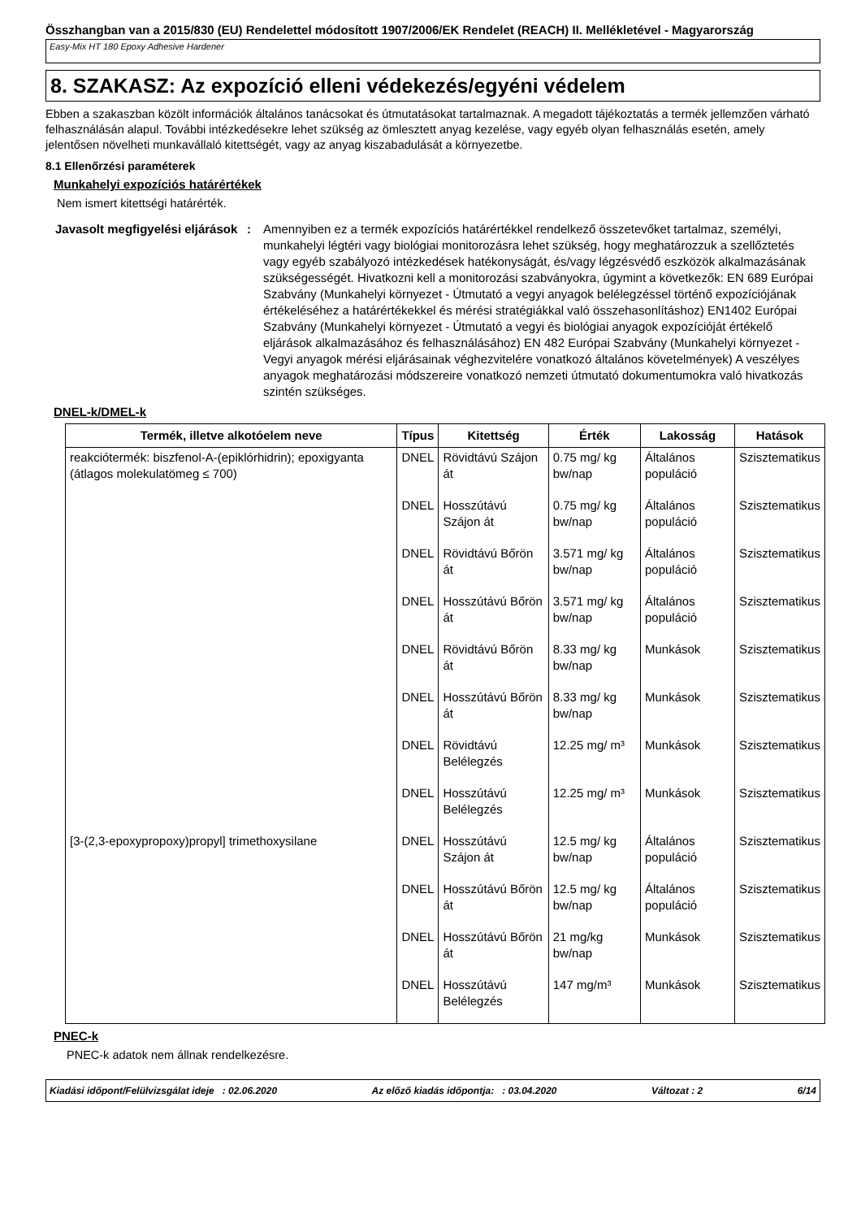Összhangban van a 2015/830 (EU) Rendelettel módosított 1907/2006/EK Rendelet (REACH) II. Mellékletével - Magyarország
Easy-Mix HT 180 Epoxy Adhesive Hardener
8. SZAKASZ: Az expozíció elleni védekezés/egyéni védelem
Ebben a szakaszban közölt információk általános tanácsokat és útmutatásokat tartalmaznak. A megadott tájékoztatás a termék jellemzően várható felhasználásán alapul. További intézkedésekre lehet szükség az ömlesztett anyag kezelése, vagy egyéb olyan felhasználás esetén, amely jelentősen növelheti munkavállaló kitettségét, vagy az anyag kiszabadulását a környezetbe.
8.1 Ellenőrzési paraméterek
Munkahelyi expozíciós határértékek
Nem ismert kitettségi határérték.
Javasolt megfigyelési eljárások
: Amennyiben ez a termék expozíciós határértékkel rendelkező összetevőket tartalmaz, személyi, munkahelyi légtéri vagy biológiai monitorozásra lehet szükség, hogy meghatározzuk a szellőztetés vagy egyéb szabályozó intézkedések hatékonyságát, és/vagy légzésvédő eszközök alkalmazásának szükségességét. Hivatkozni kell a monitorozási szabványokra, úgymint a következők: EN 689 Európai Szabvány (Munkahelyi környezet - Útmutató a vegyi anyagok belélegzéssel történő expozíciójának értékeléséhez a határértékekkel és mérési stratégiákkal való összehasonlításhoz) EN1402 Európai Szabvány (Munkahelyi környezet - Útmutató a vegyi és biológiai anyagok expozícióját értékelő eljárások alkalmazásához és felhasználásához) EN 482 Európai Szabvány (Munkahelyi környezet - Vegyi anyagok mérési eljárásainak véghezvitelére vonatkozó általános követelmények) A veszélyes anyagok meghatározási módszereire vonatkozó nemzeti útmutató dokumentumokra való hivatkozás szintén szükséges.
DNEL-k/DMEL-k
| Termék, illetve alkotóelem neve | Típus | Kitettség | Érték | Lakosság | Hatások |
| --- | --- | --- | --- | --- | --- |
| reakciótermék: biszfenol-A-(epiklórhidrin); epoxigyanta (átlagos molekulatömeg ≤ 700) | DNEL | Rövidtávú Szájon át | 0.75 mg/ kg bw/nap | Általános populáció | Szisztematikus |
| | DNEL | Hosszútávú Szájon át | 0.75 mg/ kg bw/nap | Általános populáció | Szisztematikus |
| | DNEL | Rövidtávú Bőrön át | 3.571 mg/ kg bw/nap | Általános populáció | Szisztematikus |
| | DNEL | Hosszútávú Bőrön át | 3.571 mg/ kg bw/nap | Általános populáció | Szisztematikus |
| | DNEL | Rövidtávú Bőrön át | 8.33 mg/ kg bw/nap | Munkások | Szisztematikus |
| | DNEL | Hosszútávú Bőrön át | 8.33 mg/ kg bw/nap | Munkások | Szisztematikus |
| | DNEL | Rövidtávú Belélegzés | 12.25 mg/ m³ | Munkások | Szisztematikus |
| | DNEL | Hosszútávú Belélegzés | 12.25 mg/ m³ | Munkások | Szisztematikus |
| [3-(2,3-epoxypropoxy)propyl] trimethoxysilane | DNEL | Hosszútávú Szájon át | 12.5 mg/ kg bw/nap | Általános populáció | Szisztematikus |
| | DNEL | Hosszútávú Bőrön át | 12.5 mg/ kg bw/nap | Általános populáció | Szisztematikus |
| | DNEL | Hosszútávú Bőrön át | 21 mg/kg bw/nap | Munkások | Szisztematikus |
| | DNEL | Hosszútávú Belélegzés | 147 mg/m³ | Munkások | Szisztematikus |
PNEC-k
PNEC-k adatok nem állnak rendelkezésre.
Kiadási időpont/Felülvizsgálat ideje : 02.06.2020 Az előző kiadás időpontja: : 03.04.2020 Változat : 2 6/14